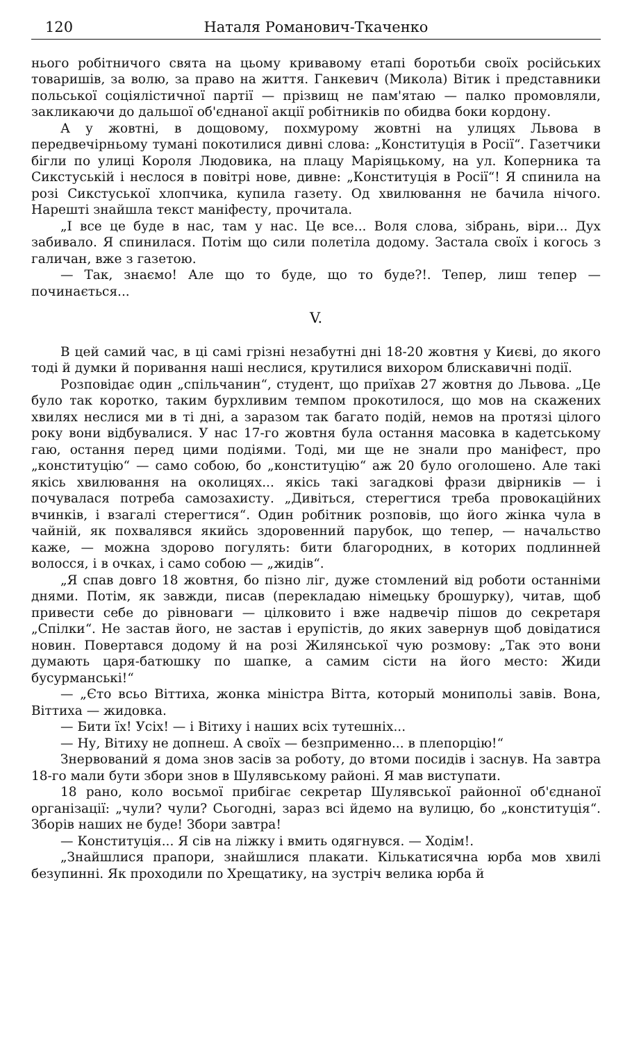120 Наталя Романович-Ткаченко
нього робітничого свята на цьому кривавому етапі боротьби своїх російських товаришів, за волю, за право на життя. Ганкевич (Микола) Вітик і представники польської соціялістичної партії — прізвищ не пам'ятаю — палко промовляли, закликаючи до дальшої об'єднаної акції робітників по обидва боки кордону.
А у жовтні, в дощовому, похмурому жовтні на улицях Львова в передвечірньому тумані покотилися дивні слова: „Конституція в Росії“. Газетчики бігли по улиці Короля Людовика, на плацу Маріяцькому, на ул. Коперника та Сикстуській і неслося в повітрі нове, дивне: „Конституція в Росії“! Я спинила на розі Сикстуської хлопчика, купила газету. Од хвилювання не бачила нічого. Нарешті знайшла текст маніфесту, прочитала.
„І все це буде в нас, там у нас. Це все... Воля слова, зібрань, віри... Дух забивало. Я спинилася. Потім що сили полетіла додому. Застала своїх і когось з галичан, вже з газетою.
— Так, знаємо! Але що то буде, що то буде?!. Тепер, лиш тепер — починається...
V.
В цей самий час, в ці самі грізні незабутні дні 18-20 жовтня у Києві, до якого тоді й думки й поривання наші неслися, крутилися вихором блискавичні події.
Розповідає один „спільчанин“, студент, що приїхав 27 жовтня до Львова. „Це було так коротко, таким бурхливим темпом прокотилося, що мов на скажених хвилях неслися ми в ті дні, а заразом так багато подій, немов на протязі цілого року вони відбувалися. У нас 17-го жовтня була остання масовка в кадетському гаю, остання перед цими подіями. Тоді, ми ще не знали про маніфест, про „конституцію“ — само собою, бо „конституцію“ аж 20 було оголошено. Але такі якісь хвилювання на околицях... якісь такі загадкові фрази двірників — і почувалася потреба самозахисту. „Дивіться, стерегтися треба провокаційних вчинків, і взагалі стерегтися“. Один робітник розповів, що його жінка чула в чайній, як похвалявся якийсь здоровенний парубок, що тепер, — начальство каже, — можна здорово погулять: бити благородних, в которих подлинней волосся, і в очках, і само собою — „жидів“.
„Я спав довго 18 жовтня, бо пізно ліг, дуже стомлений від роботи останніми днями. Потім, як завжди, писав (перекладаю німецьку брошурку), читав, щоб привести себе до рівноваги — цілковито і вже надвечір пішов до секретаря „Спілки“. Не застав його, не застав і ерупістів, до яких завернув щоб довідатися новин. Повертався додому й на розі Жилянської чую розмову: „Так это вони думають царя-батюшку по шапке, а самим сісти на його место: Жиди бусурманські!“
— „Єто всьо Віттиха, жонка міністра Вітта, который монипольі завів. Вона, Віттиха — жидовка.
— Бити їх! Усіх! — і Вітиху і наших всіх тутешніх...
— Ну, Вітиху не допнеш. А своїх — безприменно... в плепорцію!“
Знервований я дома знов засів за роботу, до втоми посидів і заснув. На завтра 18-го мали бути збори знов в Шулявському районі. Я мав виступати.
18 рано, коло восьмої прибігає секретар Шулявської районної об'єднаної організації: „чули? чули? Сьогодні, зараз всі йдемо на вулицю, бо „конституція“. Зборів наших не буде! Збори завтра!
— Конституція... Я сів на ліжку і вмить одягнувся. — Ходім!.
„Знайшлися прапори, знайшлися плакати. Кількатисячна юрба мов хвилі безупинні. Як проходили по Хрещатику, на зустріч велика юрба й